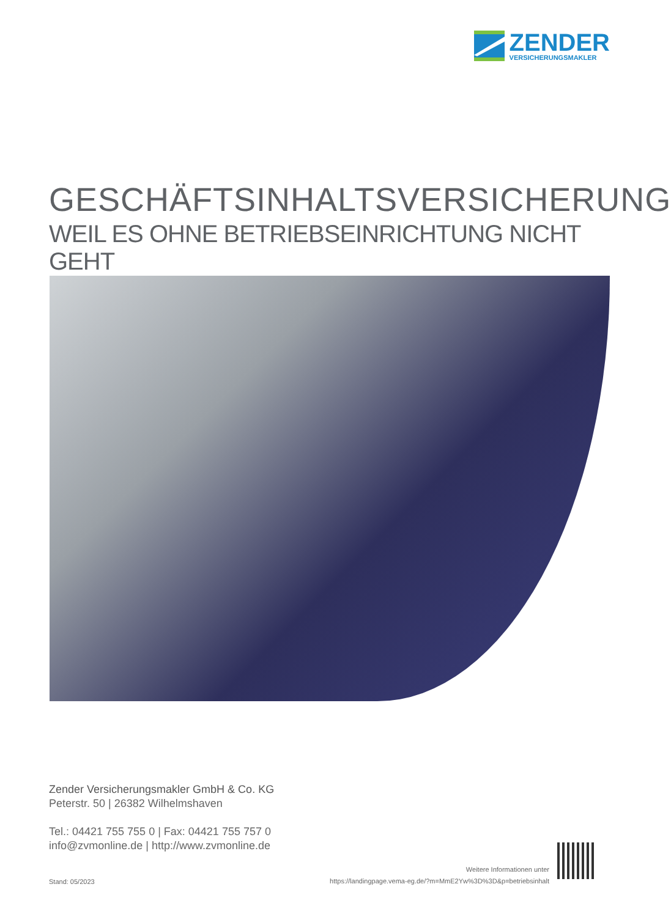ZENDER
VERSICHERUNGSMAKLER
GESCHÄFTSINHALTSVERSICHERUNG
WEIL ES OHNE BETRIEBSEINRICHTUNG NICHT GEHT
Zender Versicherungsmakler GmbH & Co. KG
Peterstr. 50 | 26382 Wilhelmshaven
Tel.: 04421 755 755 0 | Fax: 04421 755 757 0
info@zvmonline.de | http://www.zvmonline.de
Stand: 05/2023
Weitere Informationen unter
https://landingpage.vema-eg.de/?m=MmE2Yw%3D%3D&p=betriebsinhalt